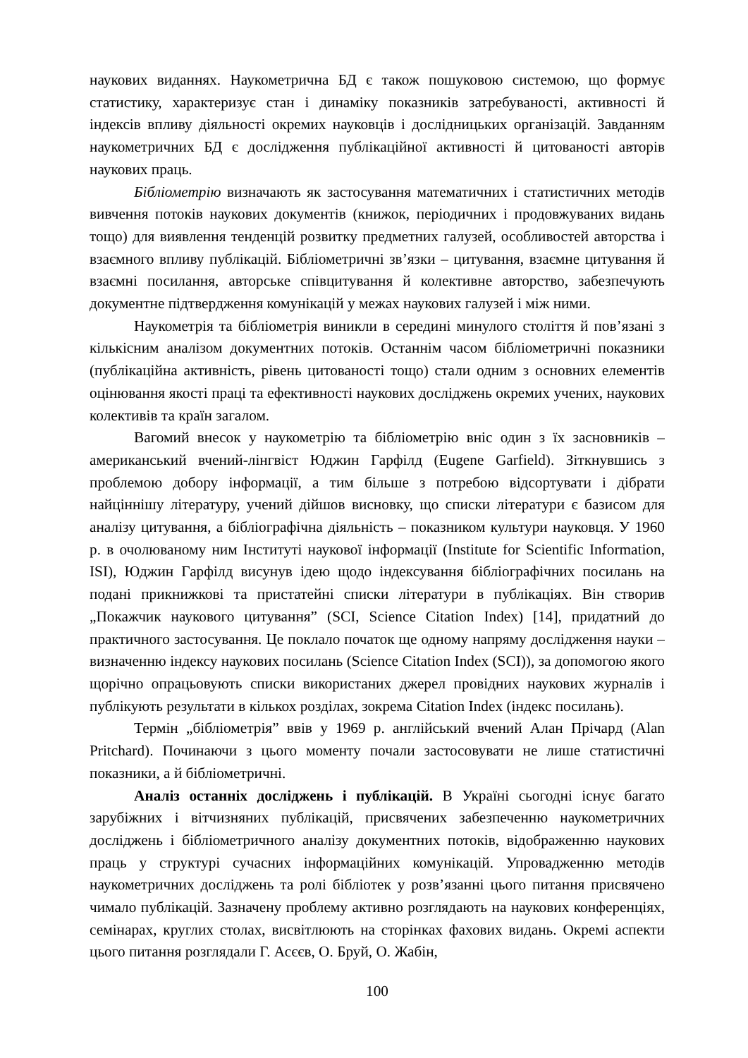наукових виданнях. Наукометрична БД є також пошуковою системою, що формує статистику, характеризує стан і динаміку показників затребуваності, активності й індексів впливу діяльності окремих науковців і дослідницьких організацій. Завданням наукометричних БД є дослідження публікаційної активності й цитованості авторів наукових праць.
Бібліометрію визначають як застосування математичних і статистичних методів вивчення потоків наукових документів (книжок, періодичних і продовжуваних видань тощо) для виявлення тенденцій розвитку предметних галузей, особливостей авторства і взаємного впливу публікацій. Бібліометричні зв’язки – цитування, взаємне цитування й взаємні посилання, авторське співцитування й колективне авторство, забезпечують документне підтвердження комунікацій у межах наукових галузей і між ними.
Наукометрія та бібліометрія виникли в середині минулого століття й пов’язані з кількісним аналізом документних потоків. Останнім часом бібліометричні показники (публікаційна активність, рівень цитованості тощо) стали одним з основних елементів оцінювання якості праці та ефективності наукових досліджень окремих учених, наукових колективів та країн загалом.
Вагомий внесок у наукометрію та бібліометрію вніс один з їх засновників – американський вчений-лінгвіст Юджин Гарфілд (Eugene Garfield). Зіткнувшись з проблемою добору інформації, а тим більше з потребою відсортувати і дібрати найціннішу літературу, учений дійшов висновку, що списки літератури є базисом для аналізу цитування, а бібліографічна діяльність – показником культури науковця. У 1960 р. в очолюваному ним Інституті наукової інформації (Institute for Scientific Information, ISI), Юджин Гарфілд висунув ідею щодо індексування бібліографічних посилань на подані прикнижкові та пристатейні списки літератури в публікаціях. Він створив „Покажчик наукового цитування” (SCI, Science Citation Index) [14], придатний до практичного застосування. Це поклало початок ще одному напряму дослідження науки – визначенню індексу наукових посилань (Science Citation Index (SCI)), за допомогою якого щорічно опрацьовують списки використаних джерел провідних наукових журналів і публікують результати в кількох розділах, зокрема Citation Index (індекс посилань).
Термін „бібліометрія” ввів у 1969 р. англійський вчений Алан Прічард (Alan Pritchard). Починаючи з цього моменту почали застосовувати не лише статистичні показники, а й бібліометричні.
Аналіз останніх досліджень і публікацій. В Україні сьогодні існує багато зарубіжних і вітчизняних публікацій, присвячених забезпеченню наукометричних досліджень і бібліометричного аналізу документних потоків, відображенню наукових праць у структурі сучасних інформаційних комунікацій. Упровадженню методів наукометричних досліджень та ролі бібліотек у розв’язанні цього питання присвячено чимало публікацій. Зазначену проблему активно розглядають на наукових конференціях, семінарах, круглих столах, висвітлюють на сторінках фахових видань. Окремі аспекти цього питання розглядали Г. Асєєв, О. Бруй, О. Жабін,
100